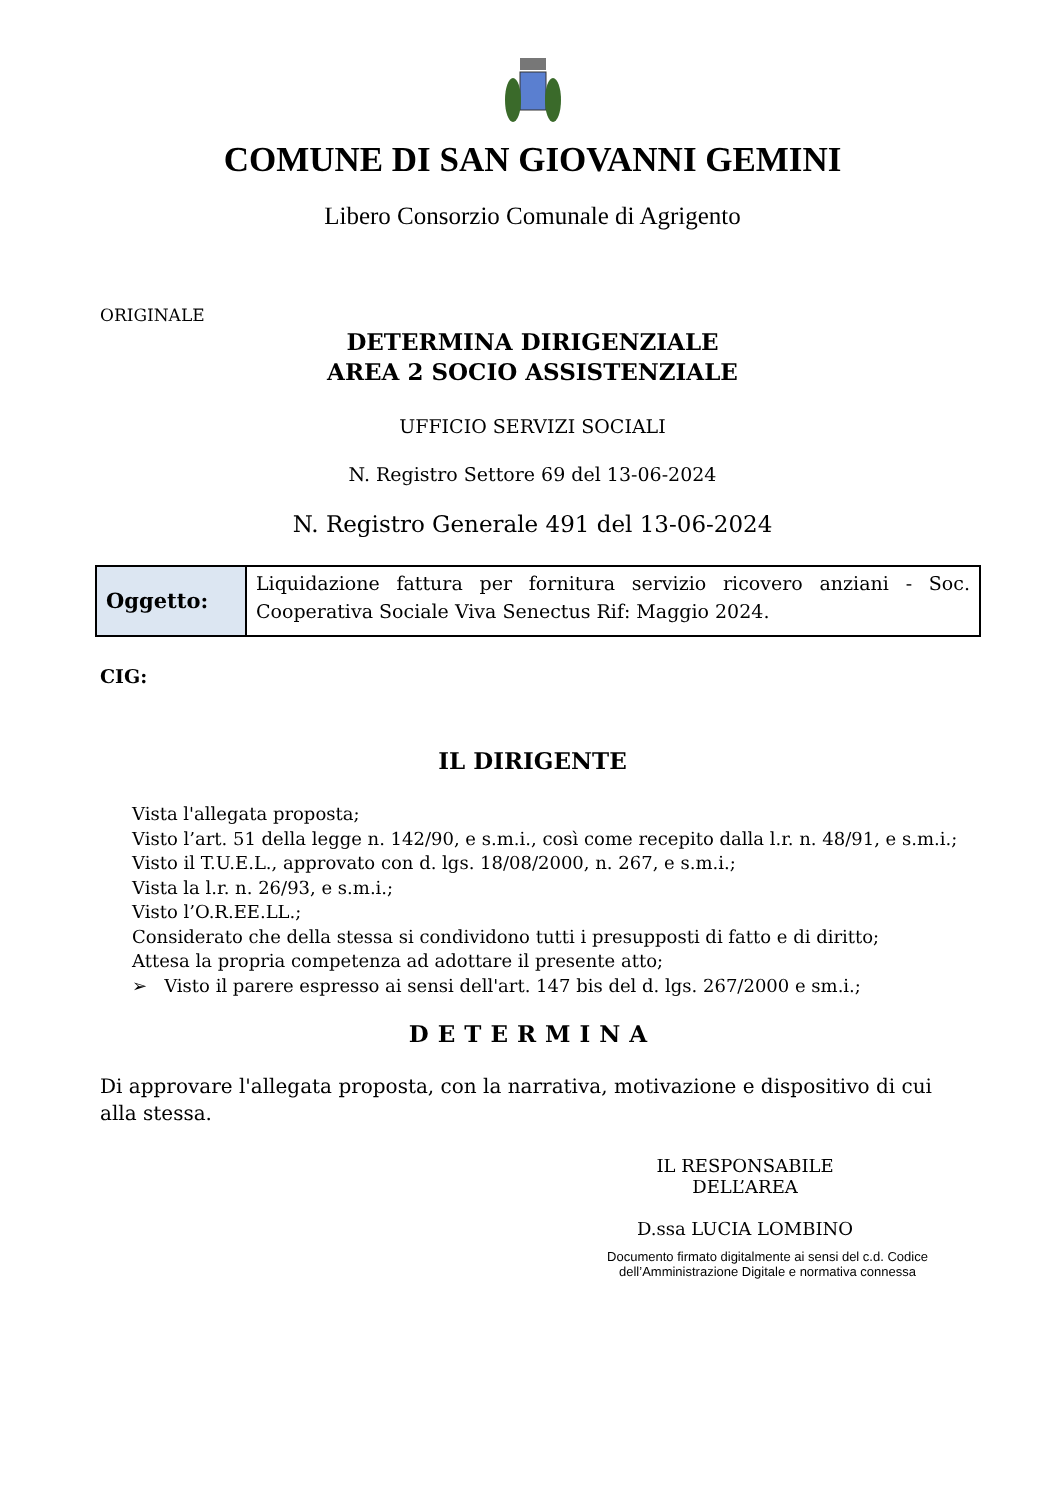COMUNE DI SAN GIOVANNI GEMINI
Libero Consorzio Comunale di Agrigento
ORIGINALE
DETERMINA DIRIGENZIALE
AREA 2 SOCIO ASSISTENZIALE
UFFICIO SERVIZI SOCIALI
N. Registro Settore 69 del 13-06-2024
N. Registro Generale 491 del 13-06-2024
| Oggetto: | Liquidazione fattura per fornitura servizio ricovero anziani - Soc. Cooperativa Sociale Viva Senectus Rif: Maggio 2024. |
CIG:
IL DIRIGENTE
Vista l'allegata proposta;
Visto l’art. 51 della legge n. 142/90, e s.m.i., così come recepito dalla l.r. n. 48/91, e s.m.i.;
Visto il T.U.E.L., approvato con d. lgs. 18/08/2000, n. 267, e s.m.i.;
Vista la l.r. n. 26/93, e s.m.i.;
Visto l’O.R.EE.LL.;
Considerato che della stessa si condividono tutti i presupposti di fatto e di diritto;
Attesa la propria competenza ad adottare il presente atto;
➢ Visto il parere espresso ai sensi dell'art. 147 bis del d. lgs. 267/2000 e sm.i.;
DETERMINA
Di approvare l'allegata proposta, con la narrativa, motivazione e dispositivo di cui alla stessa.
IL RESPONSABILE DELL’AREA
D.ssa LUCIA LOMBINO
Documento firmato digitalmente ai sensi del c.d. Codice dell’Amministrazione Digitale e normativa connessa